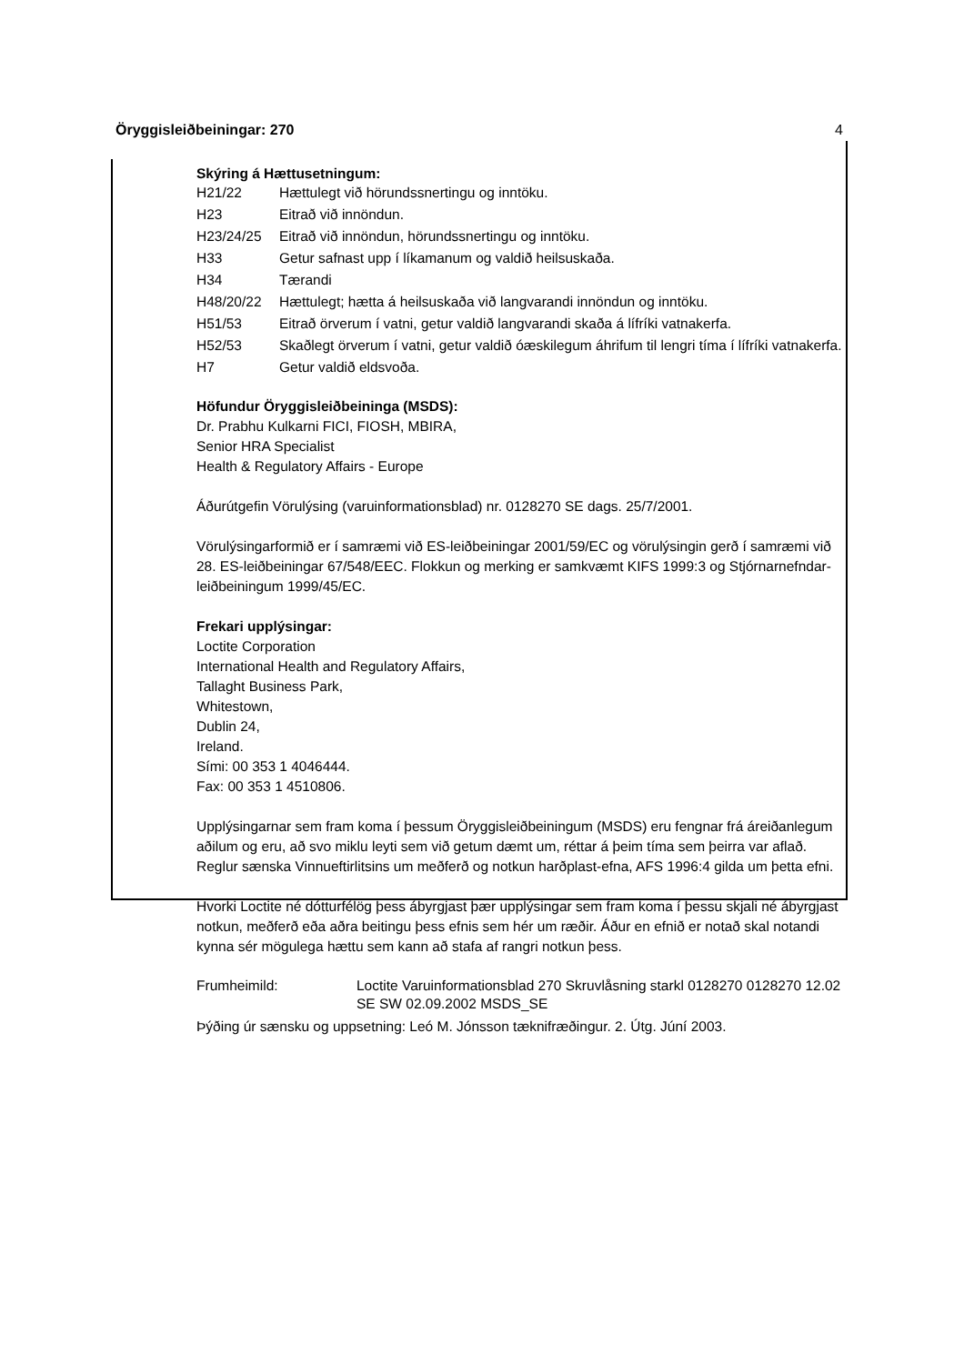Öryggisleiðbeiningar: 270 4
Skýring á Hættusetningum:
| H21/22 | Hættulegt við hörundssnertingu og inntöku. |
| H23 | Eitrað við innöndun. |
| H23/24/25 | Eitrað við innöndun, hörundssnertingu og inntöku. |
| H33 | Getur safnast upp í líkamanum og valdið heilsuskaða. |
| H34 | Tærandi |
| H48/20/22 | Hættulegt; hætta á heilsuskaða við langvarandi innöndun og inntöku. |
| H51/53 | Eitrað örverum í vatni, getur valdið langvarandi skaða á lífríki vatnakerfa. |
| H52/53 | Skaðlegt örverum í vatni, getur valdið óæskilegum áhrifum til lengri tíma í lífríki vatnakerfa. |
| H7 | Getur valdið eldsvoða. |
Höfundur Öryggisleiðbeininga (MSDS):
Dr. Prabhu Kulkarni FICI, FIOSH, MBIRA,
Senior HRA Specialist
Health & Regulatory Affairs - Europe
Áðurútgefin Vörulýsing (varuinformationsblad) nr. 0128270 SE dags. 25/7/2001.
Vörulýsingarformið er í samræmi við ES-leiðbeiningar 2001/59/EC og vörulýsingin gerð í samræmi við 28. ES-leiðbeiningar 67/548/EEC. Flokkun og merking er samkvæmt KIFS 1999:3 og Stjórnarnefndar-leiðbeiningum 1999/45/EC.
Frekari upplýsingar:
Loctite Corporation
International Health and Regulatory Affairs,
Tallaght Business Park,
Whitestown,
Dublin 24,
Ireland.
Sími: 00 353 1 4046444.
Fax: 00 353 1 4510806.
Upplýsingarnar sem fram koma í þessum Öryggisleiðbeiningum (MSDS) eru fengnar frá áreiðanlegum aðilum og eru, að svo miklu leyti sem við getum dæmt um, réttar á þeim tíma sem þeirra var aflað.
Reglur sænska Vinnueftirlitsins um meðferð og notkun harðplast-efna, AFS 1996:4 gilda um þetta efni.
Hvorki Loctite né dótturfélög þess ábyrgjast þær upplýsingar sem fram koma í þessu skjali né ábyrgjast notkun, meðferð eða aðra beitingu þess efnis sem hér um ræðir. Áður en efnið er notað skal notandi kynna sér mögulega hættu sem kann að stafa af rangri notkun þess.
| Frumheimild: | Loctite Varuinformationsblad 270 Skruvlåsning starkl 0128270 0128270 12.02 SE SW 02.09.2002 MSDS_SE |
Þýðing úr sænsku og uppsetning: Leó M. Jónsson tæknifræðingur. 2. Útg. Júní 2003.